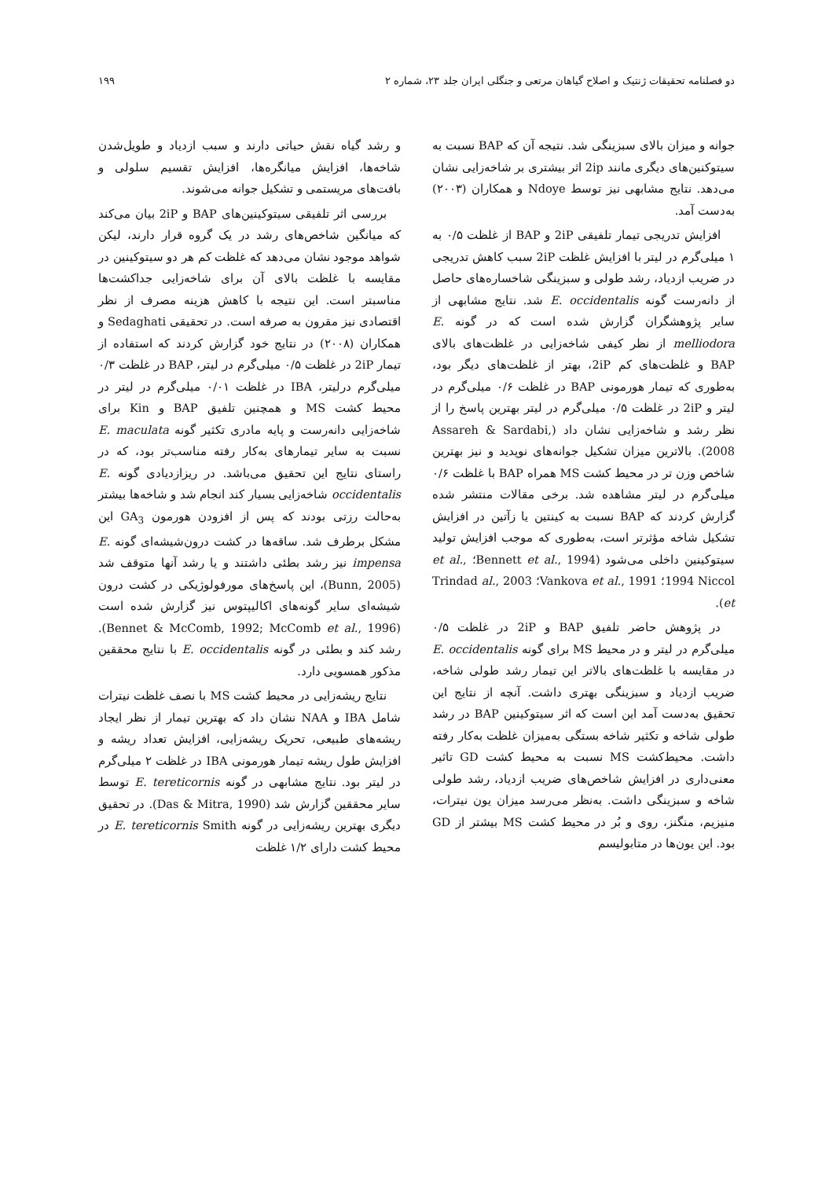دو فصلنامه تحقیقات ژنتیک و اصلاح گیاهان مرتعی و جنگلی ایران جلد ۲۳، شماره ۲ ۱۹۹
جوانه و میزان بالای سبزینگی شد. نتیجه آن که BAP نسبت به سیتوکنین‌های دیگری مانند 2ip اثر بیشتری بر شاخه‌زایی نشان می‌دهد. نتایج مشابهی نیز توسط Ndoye و همکاران (۲۰۰۳) به‌دست آمد.
افزایش تدریجی تیمار تلفیقی 2iP و BAP از غلظت ۰/۵ به ۱ میلی‌گرم در لیتر با افزایش غلظت 2iP سبب کاهش تدریجی در ضریب ازدیاد، رشد طولی و سبزینگی شاخساره‌های حاصل از دانه‌رست گونه E. occidentalis شد. نتایج مشابهی از سایر پژوهشگران گزارش شده است که در گونه E. melliodora از نظر کیفی شاخه‌زایی در غلظت‌های بالای BAP و غلظت‌های کم 2iP، بهتر از غلظت‌های دیگر بود، به‌طوری که تیمار هورمونی BAP در غلظت ۰/۶ میلی‌گرم در لیتر و 2iP در غلظت ۰/۵ میلی‌گرم در لیتر بهترین پاسخ را از نظر رشد و شاخه‌زایی نشان داد (Assareh & Sardabi, 2008). بالاترین میزان تشکیل جوانه‌های نوپدید و نیز بهترین شاخص وزن تر در محیط کشت MS همراه BAP با غلظت ۰/۶ میلی‌گرم در لیتر مشاهده شد. برخی مقالات منتشر شده گزارش کردند که BAP نسبت به کینتین یا زآتین در افزایش تشکیل شاخه مؤثرتر است، به‌طوری که موجب افزایش تولید سیتوکینین داخلی می‌شود (Bennett et al., 1994؛ et al., 1994 Niccol؛ Vankova et al., 1991؛ Trindad al., 2003 et).
در پژوهش حاضر تلفیق BAP و 2iP در غلظت ۰/۵ میلی‌گرم در لیتر و در محیط MS برای گونه E. occidentalis در مقایسه با غلظت‌های بالاتر این تیمار رشد طولی شاخه، ضریب ازدیاد و سبزینگی بهتری داشت. آنچه از نتایج این تحقیق به‌دست آمد این است که اثر سیتوکینین BAP در رشد طولی شاخه و تکثیر شاخه بستگی به‌میزان غلظت به‌کار رفته داشت. محیط‌کشت MS نسبت به محیط کشت GD تاثیر معنی‌داری در افزایش شاخص‌های ضریب ازدیاد، رشد طولی شاخه و سبزینگی داشت. به‌نظر می‌رسد میزان یون نیترات، منیزیم، منگنز، روی و بُر در محیط کشت MS بیشتر از GD بود. این یون‌ها در متابولیسم
و رشد گیاه نقش حیاتی دارند و سبب ازدیاد و طویل‌شدن شاخه‌ها، افزایش میانگره‌ها، افزایش تقسیم سلولی و بافت‌های مریستمی و تشکیل جوانه می‌شوند.
بررسی اثر تلفیقی سیتوکینین‌های BAP و 2iP بیان می‌کند که میانگین شاخص‌های رشد در یک گروه قرار دارند، لیکن شواهد موجود نشان می‌دهد که غلظت کم هر دو سیتوکینین در مقایسه با غلظت بالای آن برای شاخه‌زایی جداکشت‌ها مناسبتر است. این نتیجه با کاهش هزینه مصرف از نظر اقتصادی نیز مقرون به صرفه است. در تحقیقی Sedaghati و همکاران (۲۰۰۸) در نتایج خود گزارش کردند که استفاده از تیمار 2iP در غلظت ۰/۵ میلی‌گرم در لیتر، BAP در غلظت ۰/۳ میلی‌گرم درلیتر، IBA در غلظت ۰/۰۱ میلی‌گرم در لیتر در محیط کشت MS و همچنین تلفیق BAP و Kin برای شاخه‌زایی دانه‌رست و پایه مادری تکثیر گونه E. maculata نسبت به سایر تیمارهای به‌کار رفته مناسب‌تر بود، که در راستای نتایج این تحقیق می‌باشد. در ریزازدیادی گونه E. occidentalis شاخه‌زایی بسیار کند انجام شد و شاخه‌ها بیشتر به‌حالت رزتی بودند که پس از افزودن هورمون GA<sub>3</sub> این مشکل برطرف شد. ساقه‌ها در کشت درون‌شیشه‌ای گونه E. impensa نیز رشد بطئی داشتند و یا رشد آنها متوقف شد (Bunn, 2005)، این پاسخ‌های مورفولوژیکی در کشت درون شیشه‌ای سایر گونه‌های اکالیپتوس نیز گزارش شده است (Bennet & McComb, 1992; McComb et al., 1996). رشد کند و بطئی در گونه E. occidentalis با نتایج محققین مذکور همسویی دارد.
نتایج ریشه‌زایی در محیط کشت MS با نصف غلظت نیترات شامل IBA و NAA نشان داد که بهترین تیمار از نظر ایجاد ریشه‌های طبیعی، تحریک ریشه‌زایی، افزایش تعداد ریشه و افزایش طول ریشه تیمار هورمونی IBA در غلظت ۲ میلی‌گرم در لیتر بود. نتایج مشابهی در گونه E. tereticornis توسط سایر محققین گزارش شد (Das & Mitra, 1990). در تحقیق دیگری بهترین ریشه‌زایی در گونه E. tereticornis Smith در محیط کشت دارای ۱/۲ غلظت